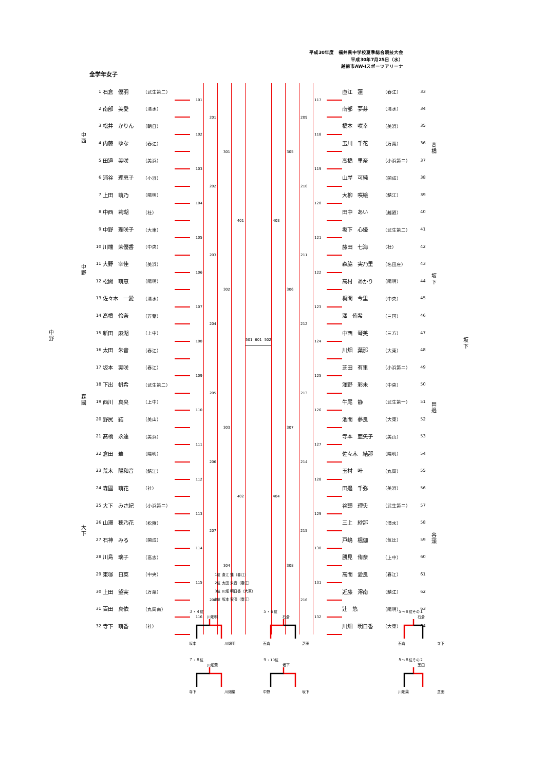平成30年度　福井県中学校夏季総合競技大会
平成30年7月25日（水）
越前市AW-Iスポーツアリーナ
全学年女子
中 西
中 野
中 野
森 國
大 下
| 1 | 石倉 優羽 | （武生第二） | | 101 | 201 | 301 | 401 |
| 2 | 南部 美愛 | （清水） | | | | | |
| 3 | 松井 かりん | （朝日） | | 102 | | | |
| 4 | 内藤 ゆな | （春江） | | | | | |
| 5 | 田邉 美咲 | （美浜） | | 103 | 202 | | |
| 6 | 浦谷 理恵子 | （小浜） | | | | | |
| 7 | 上田 萌乃 | （陽明） | | 104 | | | |
| 8 | 中西 莉瑚 | （社） | | | | | |
| 9 | 中野 理咲子 | （大東） | | 105 | 203 | 302 | |
| 10 | 川端 茉優香 | （中央） | | | | | |
| 11 | 大野 宰佳 | （美浜） | | 106 | | | |
| 12 | 松間 萌恵 | （陽明） | | | | | |
| 13 | 佐々木 一愛 | （清水） | | 107 | 204 | | |
| 14 | 髙橋 伶奈 | （万葉） | | | | | |
| 15 | 新田 麻湖 | （上中） | | 108 | | | |
| 16 | 太田 朱音 | （春江） | | | | | |
| 17 | 坂本 実咲 | （春江） | | 109 | 205 | 303 | 402 |
| 18 | 下出 帆希 | （武生第二） | | | | | |
| 19 | 西川 真央 | （上中） | | 110 | | | |
| 20 | 野尻 結 | （美山） | | | | | |
| 21 | 髙橋 永遠 | （美浜） | | 111 | 206 | | |
| 22 | 倉田 華 | （陽明） | | | | | |
| 23 | 荒木 陽和音 | （鯖江） | | 112 | | | |
| 24 | 森國 萌花 | （社） | | | | | |
| 25 | 大下 みさ紀 | （小浜第二） | | 113 | 207 | 304 | |
| 26 | 山瀬 穂乃花 | （松陵） | | | | | |
| 27 | 石神 みる | （開成） | | 114 | | | |
| 28 | 川島 璃子 | （高志） | | | | | |
| 29 | 東塚 日菜 | （中央） | | 115 | 208 | | |
| 30 | 上田 望実 | （万葉） | | | | | |
| 31 | 百田 真依 | （丸岡南） | | 116 | | | |
| 32 | 寺下 萌香 | （社） | | | | | |
501 601 502
| 403 | 305 | 209 | 117 | | 直江 蓮 | （春江） | 33 |
| | | | | | 南部 夢芽 | （清水） | 34 |
| | | | 118 | | 橋本 咲幸 | （美浜） | 35 |
| | | | | | 玉川 千花 | （万葉） | 36 |
| | | 210 | 119 | | 高橋 里奈 | （小浜第二） | 37 |
| | | | | | 山岸 可純 | （開成） | 38 |
| | | | 120 | | 大柳 咲絵 | （鯖江） | 39 |
| | | | | | 田中 あい | （越廼） | 40 |
| | 306 | 211 | 121 | | 坂下 心優 | （武生第二） | 41 |
| | | | | | 藤田 七海 | （社） | 42 |
| | | | 122 | | 森脇 実乃里 | （名田庄） | 43 |
| | | | | | 高村 あかり | （陽明） | 44 |
| | | 212 | 123 | | 梶間 今里 | （中央） | 45 |
| | | | | | 澤 侑希 | （三国） | 46 |
| | | | 124 | | 中西 琴美 | （三方） | 47 |
| | | | | | 川畑 葉那 | （大東） | 48 |
| 404 | 307 | 213 | 125 | | 芝田 有里 | （小浜第二） | 49 |
| | | | | | 澤野 彩未 | （中央） | 50 |
| | | | 126 | | 牛尾 静 | （武生第一） | 51 |
| | | | | | 池間 夢良 | （大東） | 52 |
| | | 214 | 127 | | 寺本 亜矢子 | （美山） | 53 |
| | | | | | 佐々木 結那 | （陽明） | 54 |
| | | | 128 | | 玉村 叶 | （丸岡） | 55 |
| | | | | | 田邉 千弥 | （美浜） | 56 |
| | 308 | 215 | 129 | | 谷頭 理央 | （武生第二） | 57 |
| | | | | | 三上 紗那 | （清水） | 58 |
| | | | 130 | | 戸嶋 楓伽 | （気比） | 59 |
| | | | | | 勝見 侑奈 | （上中） | 60 |
| | | 216 | 131 | | 高間 愛良 | （春江） | 61 |
| | | | | | 近藤 澪南 | （鯖江） | 62 |
| | | | 132 | | 辻 悠 | （陽明） | 63 |
| | | | | | 川畑 明日香 | （大東） | 64 |
高 橋
坂 下
坂 下
田 邉
谷 頭
1位 直江 蓮（春江）
2位 太田 朱音（春江）
3位 川畑 明日香（大東）
3位 坂本 実咲（春江）
３・４位
川畑明
坂本 川畑明
５・６位
石倉
石倉 芝田
５～８位その１
石倉
石倉 寺下
７・８位
川畑葉
寺下 川畑葉
９・10位
坂下
中野 坂下
５～８位その２
芝田
川畑葉 芝田